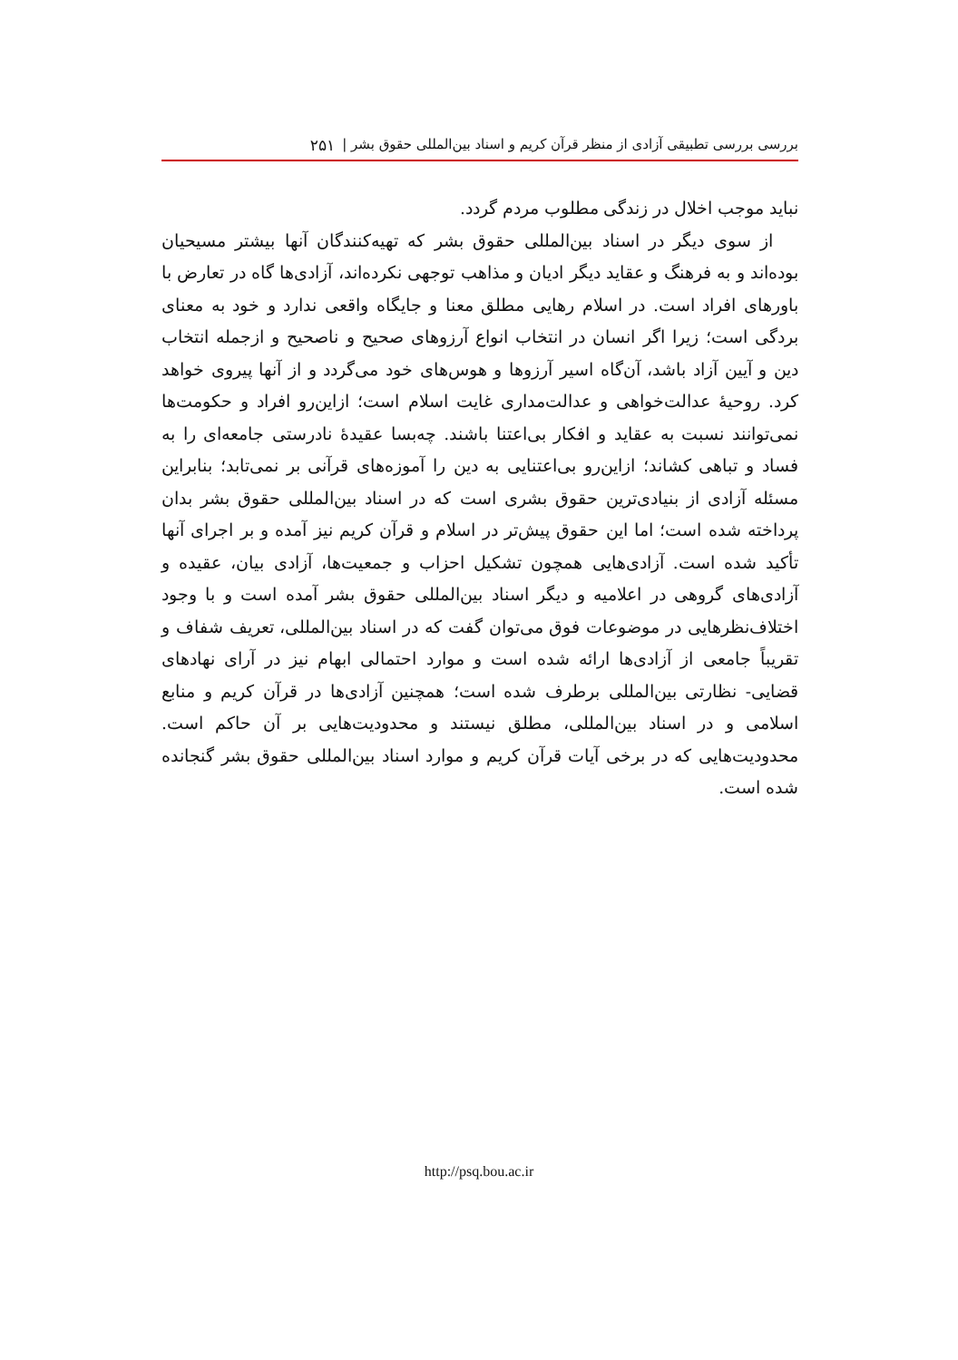بررسی بررسی تطبیقی آزادی از منظر قرآن کریم و اسناد بین‌المللی حقوق بشر | ۲۵۱
نباید موجب اخلال در زندگی مطلوب مردم گردد.
از سوی دیگر در اسناد بین‌المللی حقوق بشر که تهیه‌کنندگان آنها بیشتر مسیحیان بوده‌اند و به فرهنگ و عقاید دیگر ادیان و مذاهب توجهی نکرده‌اند، آزادی‌ها گاه در تعارض با باورهای افراد است. در اسلام رهایی مطلق معنا و جایگاه واقعی ندارد و خود به معنای بردگی است؛ زیرا اگر انسان در انتخاب انواع آرزوهای صحیح و ناصحیح و ازجمله انتخاب دین و آیین آزاد باشد، آن‌گاه اسیر آرزوها و هوس‌های خود می‌گردد و از آنها پیروی خواهد کرد. روحیهٔ عدالت‌خواهی و عدالت‌مداری غایت اسلام است؛ ازاین‌رو افراد و حکومت‌ها نمی‌توانند نسبت به عقاید و افکار بی‌اعتنا باشند. چه‌بسا عقیدهٔ نادرستی جامعه‌ای را به فساد و تباهی کشاند؛ ازاین‌رو بی‌اعتنایی به دین را آموزه‌های قرآنی بر نمی‌تابد؛ بنابراین مسئله آزادی از بنیادی‌ترین حقوق بشری است که در اسناد بین‌المللی حقوق بشر بدان پرداخته شده است؛ اما این حقوق پیش‌تر در اسلام و قرآن کریم نیز آمده و بر اجرای آنها تأکید شده است. آزادی‌هایی همچون تشکیل احزاب و جمعیت‌ها، آزادی بیان، عقیده و آزادی‌های گروهی در اعلامیه و دیگر اسناد بین‌المللی حقوق بشر آمده است و با وجود اختلاف‌نظرهایی در موضوعات فوق می‌توان گفت که در اسناد بین‌المللی، تعریف شفاف و تقریباً جامعی از آزادی‌ها ارائه شده است و موارد احتمالی ابهام نیز در آرای نهادهای قضایی- نظارتی بین‌المللی برطرف شده است؛ همچنین آزادی‌ها در قرآن کریم و منابع اسلامی و در اسناد بین‌المللی، مطلق نیستند و محدودیت‌هایی بر آن حاکم است. محدودیت‌هایی که در برخی آیات قرآن کریم و موارد اسناد بین‌المللی حقوق بشر گنجانده شده است.
http://psq.bou.ac.ir